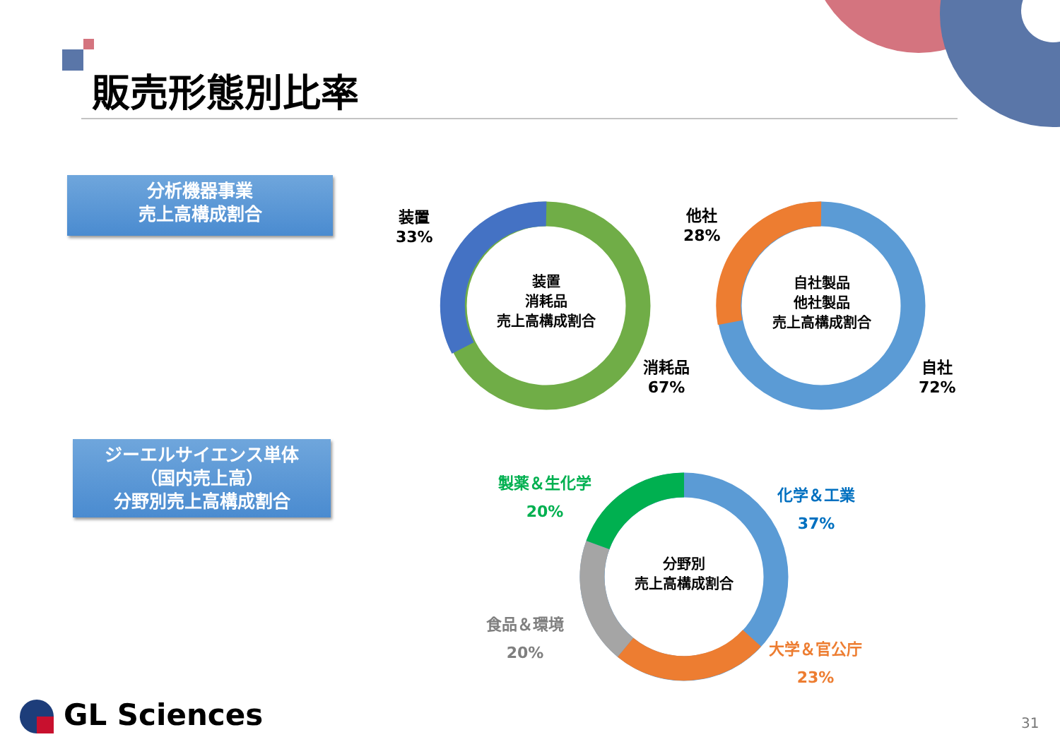販売形態別比率
分析機器事業
売上高構成割合
ジーエルサイエンス単体
（国内売上高）
分野別売上高構成割合
装置
33%
装置
消耗品
売上高構成割合
消耗品
67%
他社
28%
自社製品
他社製品
売上高構成割合
自社
72%
製薬＆生化学
20%
化学＆工業
37%
分野別
売上高構成割合
食品＆環境
20%
大学＆官公庁
23%
GL Sciences 31